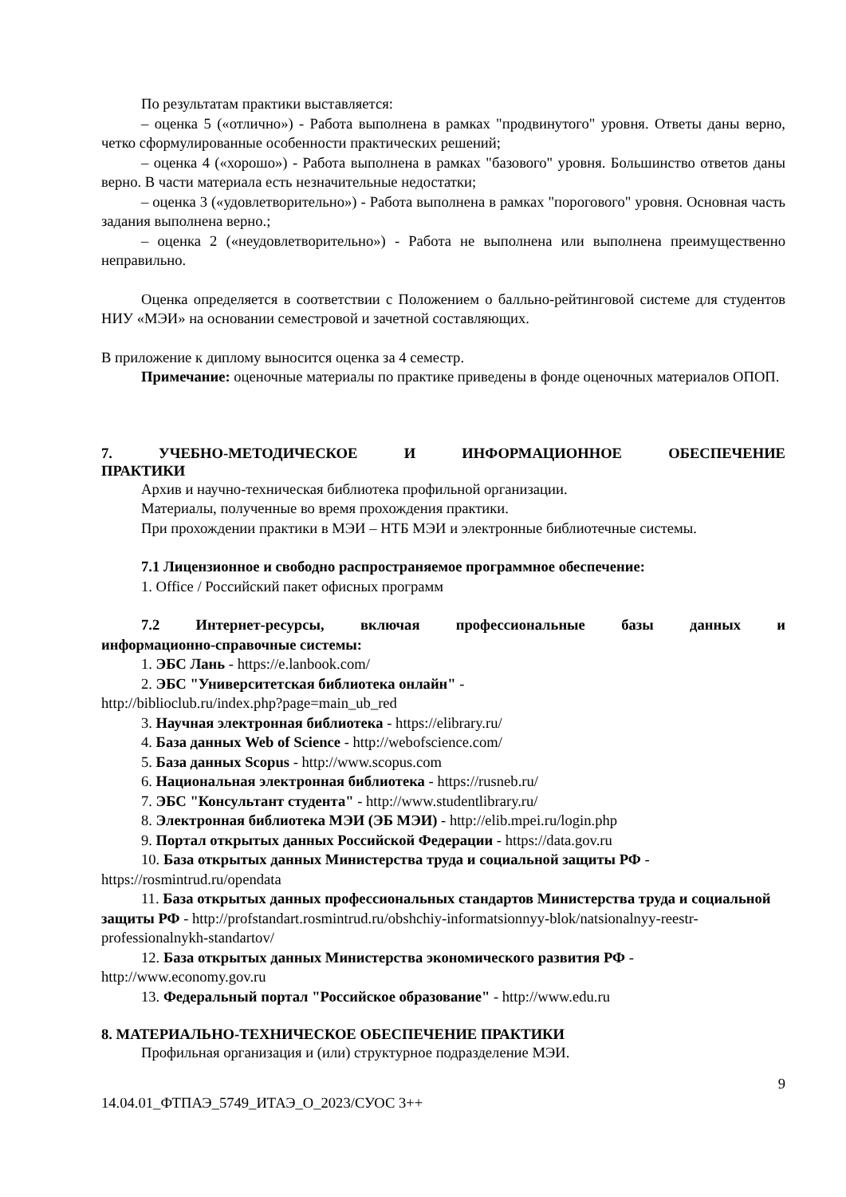По результатам практики выставляется:
– оценка 5 («отлично») - Работа выполнена в рамках "продвинутого" уровня. Ответы даны верно, четко сформулированные особенности практических решений;
– оценка 4 («хорошо») - Работа выполнена в рамках "базового" уровня. Большинство ответов даны верно. В части материала есть незначительные недостатки;
– оценка 3 («удовлетворительно») - Работа выполнена в рамках "порогового" уровня. Основная часть задания выполнена верно.;
– оценка 2 («неудовлетворительно») - Работа не выполнена или выполнена преимущественно неправильно.
Оценка определяется в соответствии с Положением о балльно-рейтинговой системе для студентов НИУ «МЭИ» на основании семестровой и зачетной составляющих.
В приложение к диплому выносится оценка за 4 семестр.
Примечание: оценочные материалы по практике приведены в фонде оценочных материалов ОПОП.
7. УЧЕБНО-МЕТОДИЧЕСКОЕ И ИНФОРМАЦИОННОЕ ОБЕСПЕЧЕНИЕ
ПРАКТИКИ
Архив и научно-техническая библиотека профильной организации.
Материалы, полученные во время прохождения практики.
При прохождении практики в МЭИ – НТБ МЭИ и электронные библиотечные системы.
7.1 Лицензионное и свободно распространяемое программное обеспечение:
1. Office / Российский пакет офисных программ
7.2 Интернет-ресурсы, включая профессиональные базы данных и
информационно-справочные системы:
1. ЭБС Лань - https://e.lanbook.com/
2. ЭБС "Университетская библиотека онлайн" -
http://biblioclub.ru/index.php?page=main_ub_red
3. Научная электронная библиотека - https://elibrary.ru/
4. База данных Web of Science - http://webofscience.com/
5. База данных Scopus - http://www.scopus.com
6. Национальная электронная библиотека - https://rusneb.ru/
7. ЭБС "Консультант студента" - http://www.studentlibrary.ru/
8. Электронная библиотека МЭИ (ЭБ МЭИ) - http://elib.mpei.ru/login.php
9. Портал открытых данных Российской Федерации - https://data.gov.ru
10. База открытых данных Министерства труда и социальной защиты РФ -
https://rosmintrud.ru/opendata
11. База открытых данных профессиональных стандартов Министерства труда и социальной защиты РФ - http://profstandart.rosmintrud.ru/obshchiy-informatsionnyy-blok/natsionalnyy-reestr-professionalnykh-standartov/
12. База открытых данных Министерства экономического развития РФ -
http://www.economy.gov.ru
13. Федеральный портал "Российское образование" - http://www.edu.ru
8. МАТЕРИАЛЬНО-ТЕХНИЧЕСКОЕ ОБЕСПЕЧЕНИЕ ПРАКТИКИ
Профильная организация и (или) структурное подразделение МЭИ.
9
14.04.01_ФТПАЭ_5749_ИТАЭ_О_2023/СУОС 3++